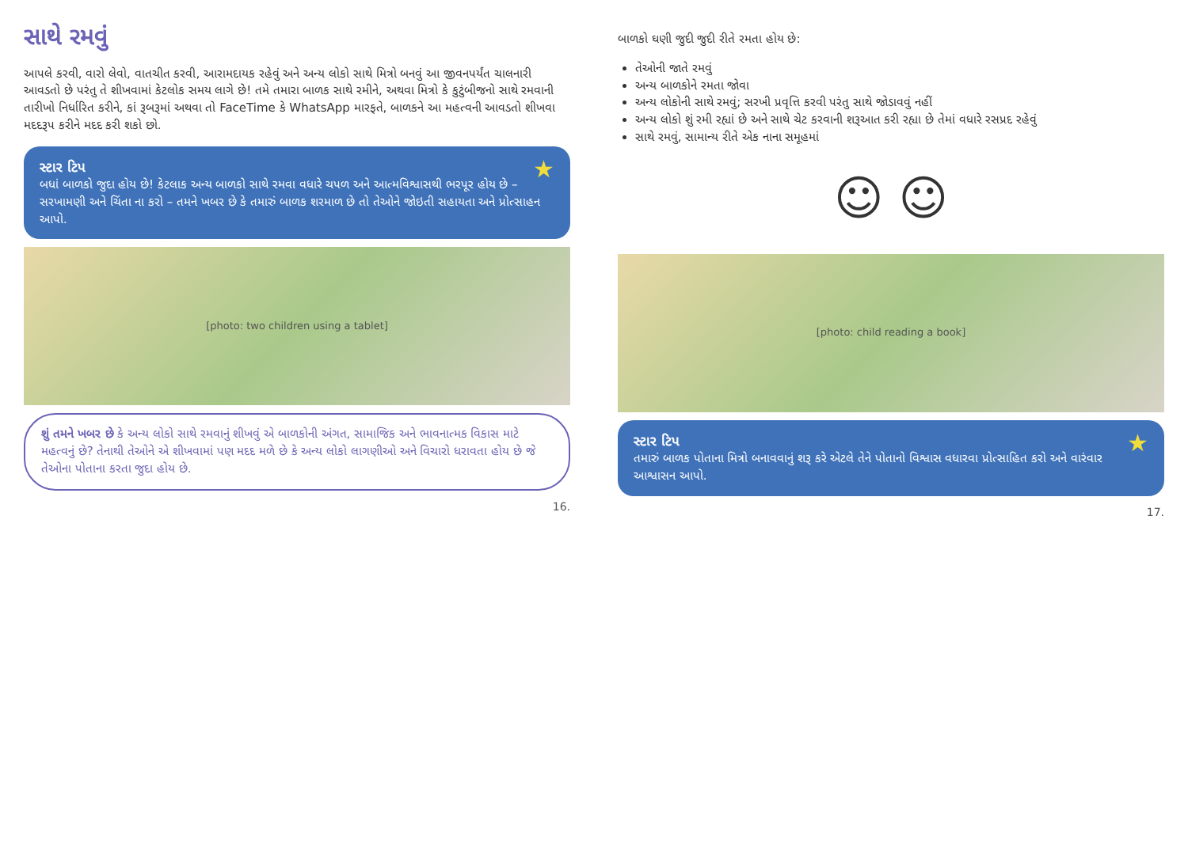સાથે રમવું
આપલે કરવી, વારો લેવો, વાતચીત કરવી, આરામદાયક રહેવું અને અન્ય લોકો સાથે મિત્રો બનવું આ જીવનપર્યંત ચાલનારી આવડતો છે પરંતુ તે શીખવામાં કેટલોક સમય લાગે છે! તમે તમારા બાળક સાથે રમીને, અથવા મિત્રો કે કુટુંબીજનો સાથે રમવાની તારીખો નિર્ધારિત કરીને, કાં રૂબરૂમાં અથવા તો FaceTime કે WhatsApp મારફતે, બાળકને આ મહત્વની આવડતો શીખવા મદદરૂપ કરીને મદદ કરી શકો છો.
★
સ્ટાર ટિપ
બધાં બાળકો જુદા હોય છે! કેટલાક અન્ય બાળકો સાથે રમવા વધારે ચપળ અને આત્મવિશ્વાસથી ભરપૂર હોય છે – સરખામણી અને ચિંતા ના કરો – તમને ખબર છે કે તમારું બાળક શરમાળ છે તો તેઓને જોઇતી સહાયતા અને પ્રોત્સાહન આપો.
[photo: two children using a tablet]
શું તમને ખબર છે કે અન્ય લોકો સાથે રમવાનું શીખવું એ બાળકોની અંગત, સામાજિક અને ભાવનાત્મક વિકાસ માટે મહત્વનું છે? તેનાથી તેઓને એ શીખવામાં પણ મદદ મળે છે કે અન્ય લોકો લાગણીઓ અને વિચારો ધરાવતા હોય છે જે તેઓના પોતાના કરતા જુદા હોય છે.
16.
બાળકો ઘણી જુદી જુદી રીતે રમતા હોય છે:
તેઓની જાતે રમવું
અન્ય બાળકોને રમતા જોવા
અન્ય લોકોની સાથે રમવું; સરખી પ્રવૃત્તિ કરવી પરંતુ સાથે જોડાવવું નહીં
અન્ય લોકો શું રમી રહ્યાં છે અને સાથે ચેટ કરવાની શરૂઆત કરી રહ્યા છે તેમાં વધારે રસપ્રદ રહેવું
સાથે રમવું, સામાન્ય રીતે એક નાના સમૂહમાં
☺ ☺
[photo: child reading a book]
★
સ્ટાર ટિપ
તમારું બાળક પોતાના મિત્રો બનાવવાનું શરૂ કરે એટલે તેને પોતાનો વિશ્વાસ વધારવા પ્રોત્સાહિત કરો અને વારંવાર આશ્વાસન આપો.
17.